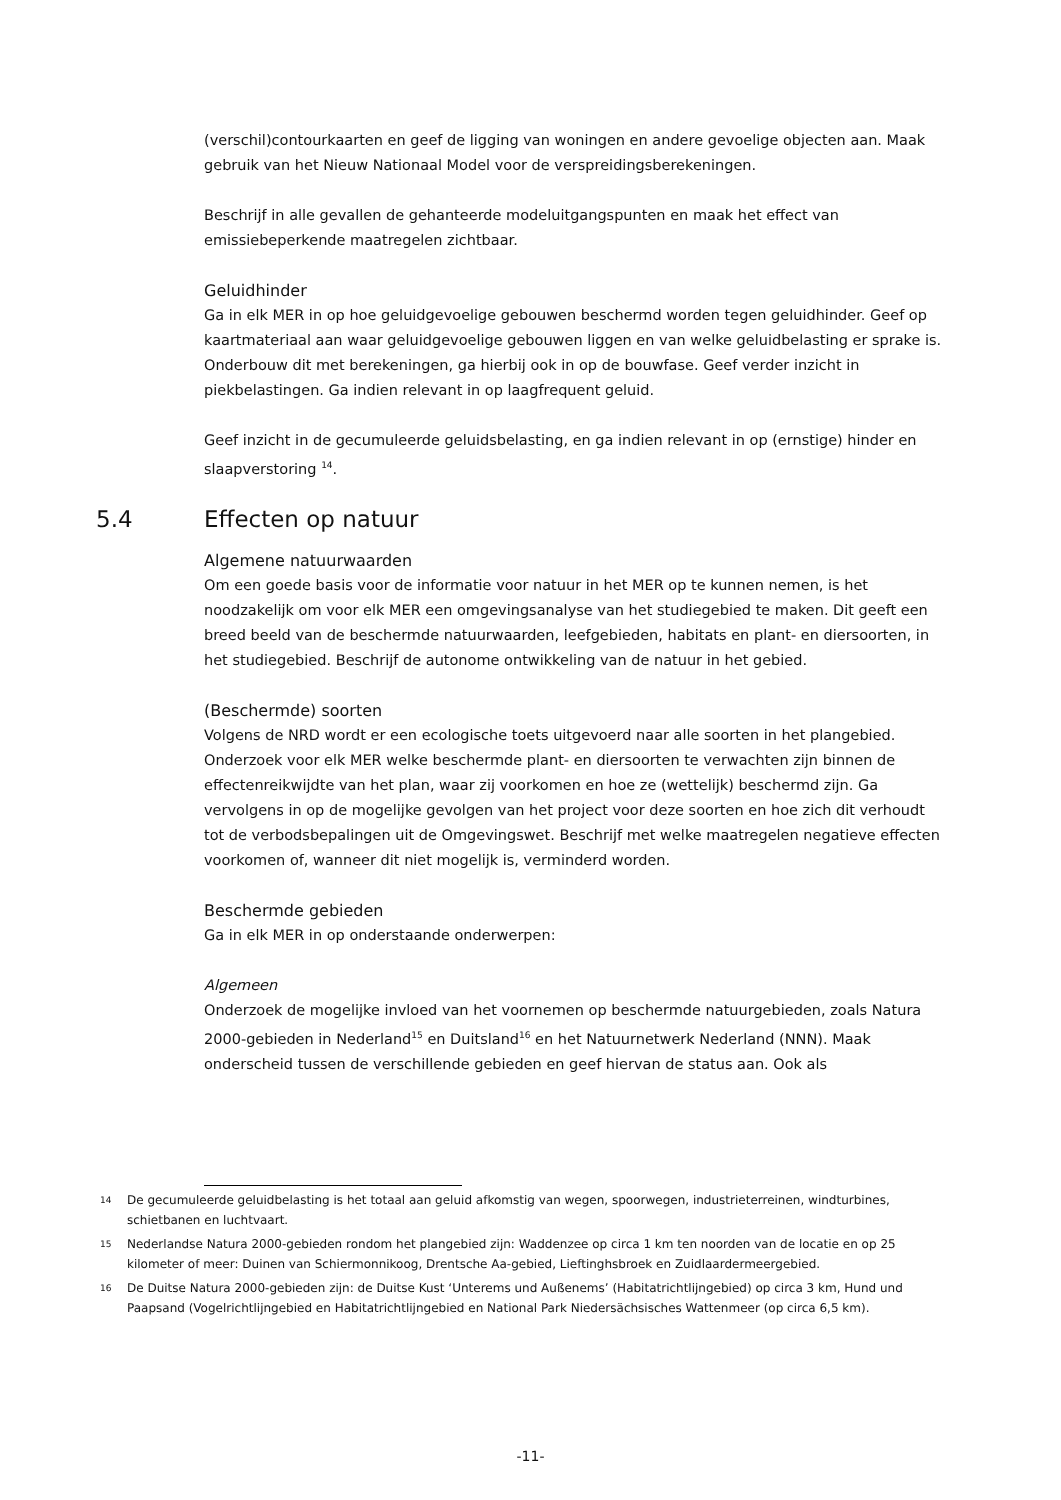(verschil)contourkaarten en geef de ligging van woningen en andere gevoelige objecten aan. Maak gebruik van het Nieuw Nationaal Model voor de verspreidingsberekeningen.
Beschrijf in alle gevallen de gehanteerde modeluitgangspunten en maak het effect van emissiebeperkende maatregelen zichtbaar.
Geluidhinder
Ga in elk MER in op hoe geluidgevoelige gebouwen beschermd worden tegen geluidhinder. Geef op kaartmateriaal aan waar geluidgevoelige gebouwen liggen en van welke geluidbelasting er sprake is. Onderbouw dit met berekeningen, ga hierbij ook in op de bouwfase. Geef verder inzicht in piekbelastingen. Ga indien relevant in op laagfrequent geluid.
Geef inzicht in de gecumuleerde geluidsbelasting, en ga indien relevant in op (ernstige) hinder en slaapverstoring <sup>14</sup>.
5.4 Effecten op natuur
Algemene natuurwaarden
Om een goede basis voor de informatie voor natuur in het MER op te kunnen nemen, is het noodzakelijk om voor elk MER een omgevingsanalyse van het studiegebied te maken. Dit geeft een breed beeld van de beschermde natuurwaarden, leefgebieden, habitats en plant- en diersoorten, in het studiegebied. Beschrijf de autonome ontwikkeling van de natuur in het gebied.
(Beschermde) soorten
Volgens de NRD wordt er een ecologische toets uitgevoerd naar alle soorten in het plangebied. Onderzoek voor elk MER welke beschermde plant- en diersoorten te verwachten zijn binnen de effectenreikwijdte van het plan, waar zij voorkomen en hoe ze (wettelijk) beschermd zijn. Ga vervolgens in op de mogelijke gevolgen van het project voor deze soorten en hoe zich dit verhoudt tot de verbodsbepalingen uit de Omgevingswet. Beschrijf met welke maatregelen negatieve effecten voorkomen of, wanneer dit niet mogelijk is, verminderd worden.
Beschermde gebieden
Ga in elk MER in op onderstaande onderwerpen:
Algemeen
Onderzoek de mogelijke invloed van het voornemen op beschermde natuurgebieden, zoals Natura 2000-gebieden in Nederland<sup>15</sup> en Duitsland<sup>16</sup> en het Natuurnetwerk Nederland (NNN). Maak onderscheid tussen de verschillende gebieden en geef hiervan de status aan. Ook als
14 De gecumuleerde geluidbelasting is het totaal aan geluid afkomstig van wegen, spoorwegen, industrieterreinen, windturbines, schietbanen en luchtvaart.
15 Nederlandse Natura 2000-gebieden rondom het plangebied zijn: Waddenzee op circa 1 km ten noorden van de locatie en op 25 kilometer of meer: Duinen van Schiermonnikoog, Drentsche Aa-gebied, Lieftinghsbroek en Zuidlaardermeergebied.
16 De Duitse Natura 2000-gebieden zijn: de Duitse Kust ‘Unterems und Außenems’ (Habitatrichtlijngebied) op circa 3 km, Hund und Paapsand (Vogelrichtlijngebied en Habitatrichtlijngebied en National Park Niedersächsisches Wattenmeer (op circa 6,5 km).
-11-